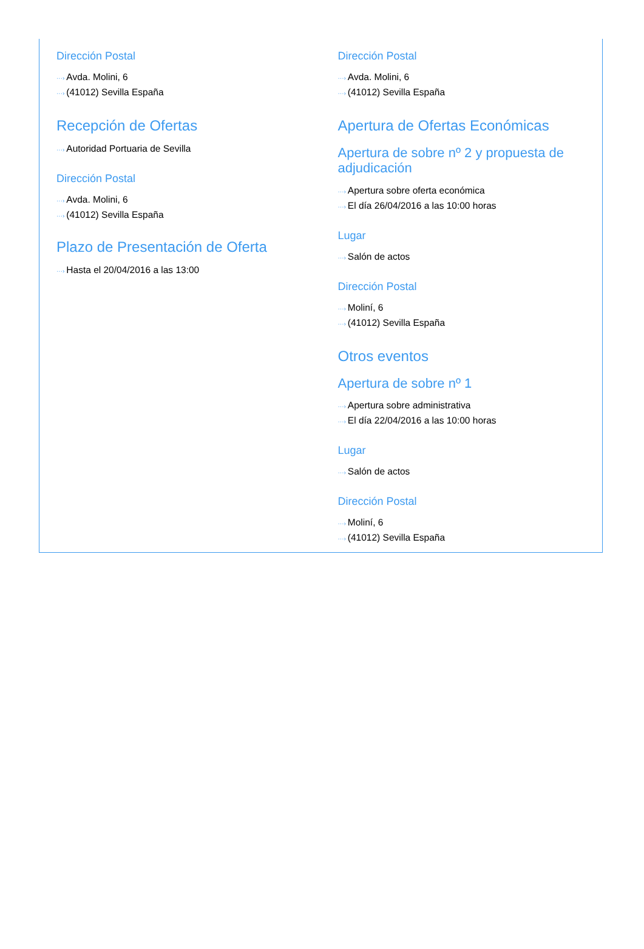Dirección Postal
···› Avda. Molini, 6
···› (41012) Sevilla España
Recepción de Ofertas
···› Autoridad Portuaria de Sevilla
Dirección Postal
···› Avda. Molini, 6
···› (41012) Sevilla España
Plazo de Presentación de Oferta
···› Hasta el 20/04/2016 a las 13:00
Dirección Postal
···› Avda. Molini, 6
···› (41012) Sevilla España
Apertura de Ofertas Económicas
Apertura de sobre nº 2 y propuesta de adjudicación
···› Apertura sobre oferta económica
···› El día 26/04/2016 a las 10:00 horas
Lugar
···› Salón de actos
Dirección Postal
···› Moliní, 6
···› (41012) Sevilla España
Otros eventos
Apertura de sobre nº 1
···› Apertura sobre administrativa
···› El día 22/04/2016 a las 10:00 horas
Lugar
···› Salón de actos
Dirección Postal
···› Moliní, 6
···› (41012) Sevilla España